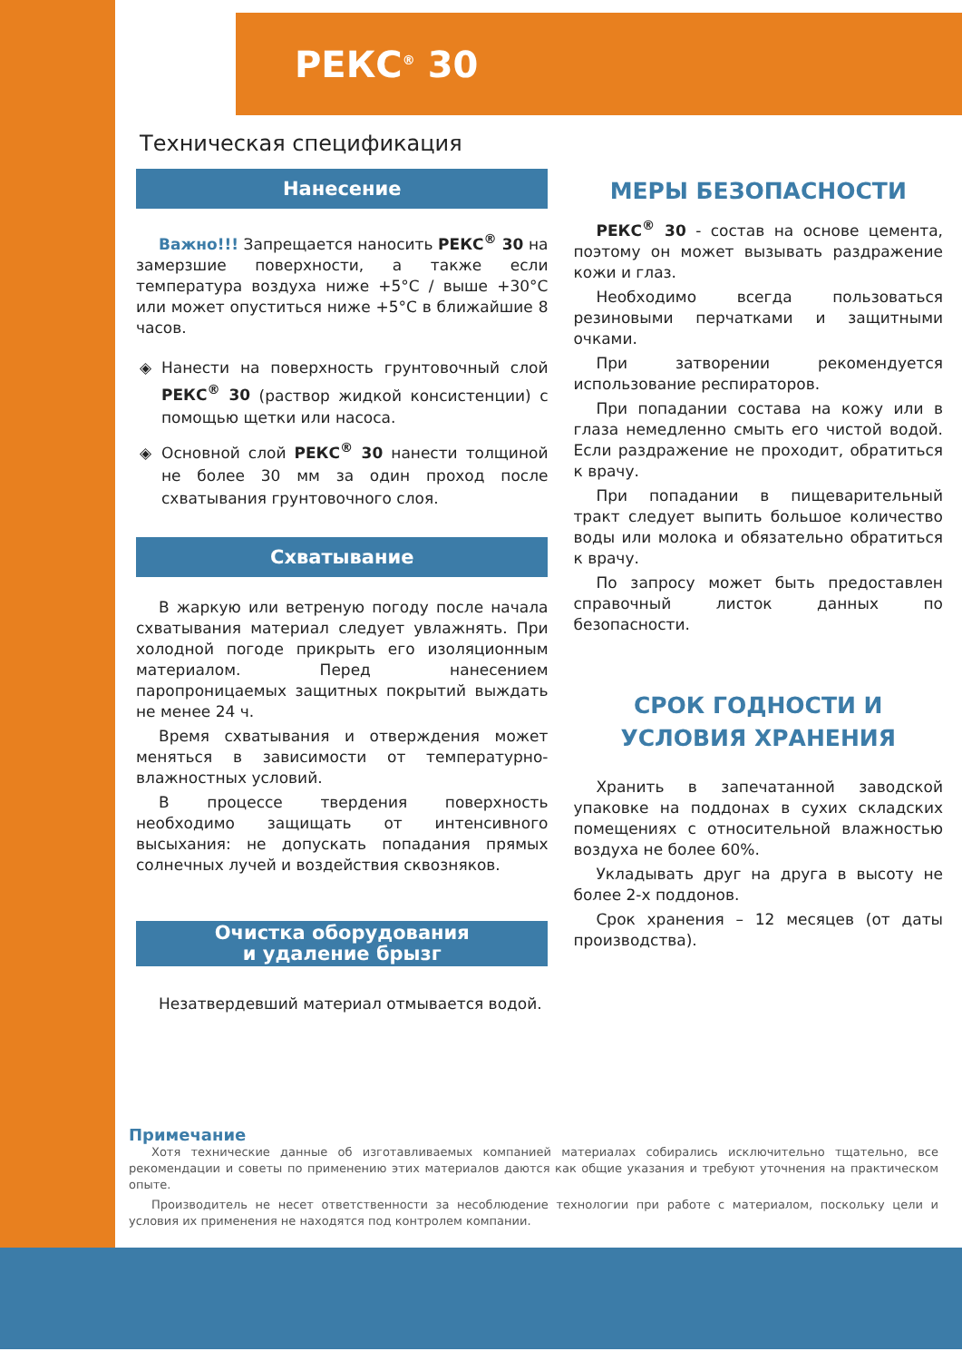РЕКС<sup>®</sup> 30
Техническая спецификация
Нанесение
Важно!!! Запрещается наносить РЕКС<sup>®</sup> 30 на замерзшие поверхности, а также если температура воздуха ниже +5°C / выше +30°C или может опуститься ниже +5°C в ближайшие 8 часов.
Нанести на поверхность грунтовочный слой РЕКС<sup>®</sup> 30 (раствор жидкой консистенции) с помощью щетки или насоса.
Основной слой РЕКС<sup>®</sup> 30 нанести толщиной не более 30 мм за один проход после схватывания грунтовочного слоя.
Схватывание
В жаркую или ветреную погоду после начала схватывания материал следует увлажнять. При холодной погоде прикрыть его изоляционным материалом. Перед нанесением паропроницаемых защитных покрытий выждать не менее 24 ч.
Время схватывания и отверждения может меняться в зависимости от температурно-влажностных условий.
В процессе твердения поверхность необходимо защищать от интенсивного высыхания: не допускать попадания прямых солнечных лучей и воздействия сквозняков.
Очистка оборудования
и удаление брызг
Незатвердевший материал отмывается водой.
МЕРЫ БЕЗОПАСНОСТИ
РЕКС<sup>®</sup> 30 - состав на основе цемента, поэтому он может вызывать раздражение кожи и глаз.
Необходимо всегда пользоваться резиновыми перчатками и защитными очками.
При затворении рекомендуется использование респираторов.
При попадании состава на кожу или в глаза немедленно смыть его чистой водой. Если раздражение не проходит, обратиться к врачу.
При попадании в пищеварительный тракт следует выпить большое количество воды или молока и обязательно обратиться к врачу.
По запросу может быть предоставлен справочный листок данных по безопасности.
СРОК ГОДНОСТИ И
УСЛОВИЯ ХРАНЕНИЯ
Хранить в запечатанной заводской упаковке на поддонах в сухих складских помещениях с относительной влажностью воздуха не более 60%.
Укладывать друг на друга в высоту не более 2-х поддонов.
Срок хранения – 12 месяцев (от даты производства).
Примечание
Хотя технические данные об изготавливаемых компанией материалах собирались исключительно тщательно, все рекомендации и советы по применению этих материалов даются как общие указания и требуют уточнения на практическом опыте.
Производитель не несет ответственности за несоблюдение технологии при работе с материалом, поскольку цели и условия их применения не находятся под контролем компании.